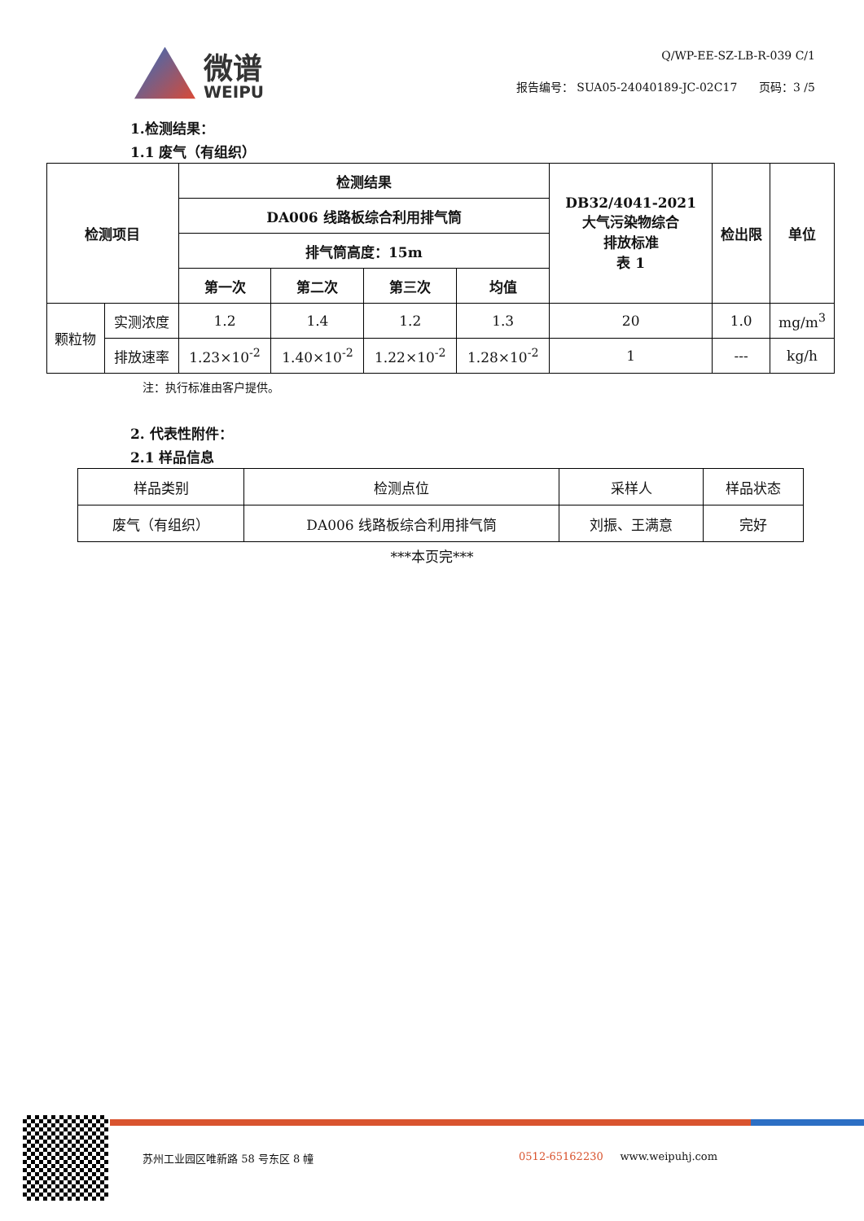微谱
WEIPU
Q/WP-EE-SZ-LB-R-039 C/1
报告编号： SUA05-24040189-JC-02C17 页码：3 /5
1.检测结果：
1.1 废气（有组织）
| 检测项目 | | 检测结果 | | | | DB32/4041-2021 大气污染物综合 排放标准 表 1 | 检出限 | 单位 |
| --- | --- | --- | --- | --- | --- | --- | --- | --- |
| | | DA006 线路板综合利用排气筒 | | | | | | |
| | | 排气筒高度：15m | | | | | | |
| | | 第一次 | 第二次 | 第三次 | 均值 | | | |
| 颗粒物 | 实测浓度 | 1.2 | 1.4 | 1.2 | 1.3 | 20 | 1.0 | mg/m<sup>3</sup> |
| | 排放速率 | 1.23×10<sup>-2</sup> | 1.40×10<sup>-2</sup> | 1.22×10<sup>-2</sup> | 1.28×10<sup>-2</sup> | 1 | --- | kg/h |
注：执行标准由客户提供。
2. 代表性附件：
2.1 样品信息
| 样品类别 | 检测点位 | 采样人 | 样品状态 |
| 废气（有组织） | DA006 线路板综合利用排气筒 | 刘振、王满意 | 完好 |
***本页完***
苏州工业园区唯新路 58 号东区 8 幢 0512-65162230 www.weipuhj.com